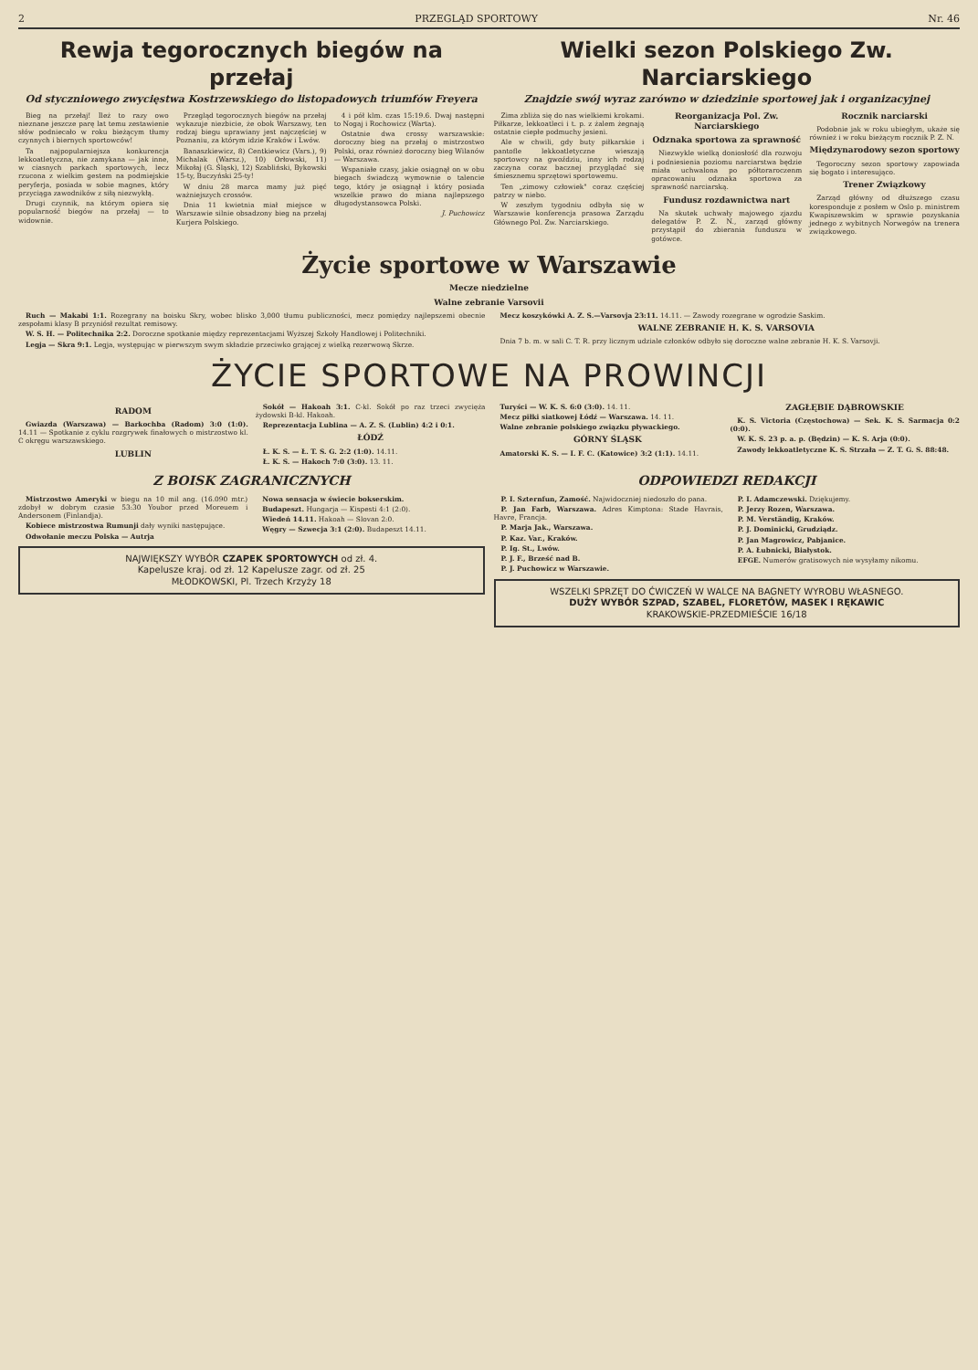2 PRZEGLĄD SPORTOWY Nr. 46
Rewja tegorocznych biegów na przełaj
Od styczniowego zwycięstwa Kostrzewskiego do listopadowych triumfów Freyera
Bieg na przełaj! Ileż to razy owo nieznane jeszcze parę lat temu zestawienie słów podniecało w roku bieżącym tłumy czynnych i biernych sportowców!
Ta najpopularniejsza konkurencja lekkoatletyczna, nie zamykana — jak inne, w ciasnych parkach sportowych, lecz rzucona z wielkim gestem na podmiejskie peryferja, posiada w sobie magnes, który przyciąga zawodników z siłą niezwykłą.
Drugi czynnik, na którym opiera się popularność biegów na przełaj — to widownie.
Przegląd tegorocznych biegów na przełaj wykazuje niezbicie, że obok Warszawy, ten rodzaj biegu uprawiany jest najczęściej w Poznaniu, za którym idzie Kraków i Lwów.
Banaszkiewicz, 8) Centkiewicz (Vars.), 9) Michalak (Warsz.), 10) Orłowski, 11) Mikołaj (G. Śląsk), 12) Szabliński, Bykowski 15-ty, Buczyński 25-ty!
W dniu 28 marca mamy już pięć ważniejszych crossów.
Dnia 11 kwietnia miał miejsce w Warszawie silnie obsadzony bieg na przełaj Kurjera Polskiego.
4 i pół klm. czas 15:19.6. Dwaj następni to Nogaj i Rochowicz (Warta).
Ostatnie dwa crossy warszawskie: doroczny bieg na przełaj o mistrzostwo Polski, oraz również doroczny bieg Wilanów — Warszawa.
Wspaniałe czasy, jakie osiągnął on w obu biegach świadczą wymownie o talencie tego, który je osiągnął i który posiada wszelkie prawo do miana najlepszego długodystansowca Polski.
J. Puchowicz
Wielki sezon Polskiego Zw. Narciarskiego
Znajdzie swój wyraz zarówno w dziedzinie sportowej jak i organizacyjnej
Zima zbliża się do nas wielkiemi krokami. Piłkarze, lekkoatleci i t. p. z żalem żegnają ostatnie ciepłe podmuchy jesieni.
Ale w chwili, gdy buty piłkarskie i pantofle lekkoatletyczne wieszają sportowcy na gwoździu, inny ich rodzaj zaczyna coraz bacznej przyglądać się śmiesznemu sprzętowi sportowemu.
Ten „zimowy człowiek" coraz częściej patrzy w niebo.
W zeszłym tygodniu odbyła się w Warszawie konferencja prasowa Zarządu Głównego Pol. Zw. Narciarskiego.
Reorganizacja Pol. Zw. Narciarskiego
Odznaka sportowa za sprawność
Niezwykle wielką doniosłość dla rozwoju i podniesienia poziomu narciarstwa będzie miała uchwalona po półtoraroczenm opracowaniu odznaka sportowa za sprawność narciarską.
Fundusz rozdawnictwa nart
Na skutek uchwały majowego zjazdu delegatów P. Z. N., zarząd główny przystąpił do zbierania funduszu w gotówce.
Rocznik narciarski
Podobnie jak w roku ubiegłym, ukaże się również i w roku bieżącym rocznik P. Z. N.
Międzynarodowy sezon sportowy
Tegoroczny sezon sportowy zapowiada się bogato i interesująco.
Trener Związkowy
Zarząd główny od dłuższego czasu koresponduje z posłem w Oslo p. ministrem Kwapiszewskim w sprawie pozyskania jednego z wybitnych Norwegów na trenera związkowego.
Życie sportowe w Warszawie
Mecze niedzielne
Walne zebranie Varsovii
Ruch — Makabi 1:1. Rozegrany na boisku Skry, wobec blisko 3,000 tłumu publiczności, mecz pomiędzy najlepszemi obecnie zespołami klasy B przyniósł rezultat remisowy.
W. S. H. — Politechnika 2:2. Doroczne spotkanie między reprezentacjami Wyższej Szkoły Handlowej i Politechniki.
Legja — Skra 9:1. Legja, występując w pierwszym swym składzie przeciwko grającej z wielką rezerwową Skrze.
Mecz koszykówki A. Z. S.—Varsovja 23:11. 14.11. — Zawody rozegrane w ogrodzie Saskim.
WALNE ZEBRANIE H. K. S. VARSOVIA
Dnia 7 b. m. w sali C. T. R. przy licznym udziale członków odbyło się doroczne walne zebranie H. K. S. Varsovji.
ŻYCIE SPORTOWE NA PROWINCJI
RADOM
Gwiazda (Warszawa) — Barkochba (Radom) 3:0 (1:0). 14.11 — Spotkanie z cyklu rozgrywek finałowych o mistrzostwo kl. C okręgu warszawskiego.
LUBLIN
Sokół — Hakoah 3:1. C-kl. Sokół po raz trzeci zwycięża żydowski B-kl. Hakoah.
Reprezentacja Lublina — A. Z. S. (Lublin) 4:2 i 0:1.
ŁÓDŹ
Ł. K. S. — Ł. T. S. G. 2:2 (1:0). 14.11.
Ł. K. S. — Hakoch 7:0 (3:0). 13. 11.
Turyści — W. K. S. 6:0 (3:0). 14. 11.
Mecz piłki siatkowej Łódź — Warszawa. 14. 11.
Walne zebranie polskiego związku pływackiego.
GÓRNY ŚLĄSK
Amatorski K. S. — I. F. C. (Katowice) 3:2 (1:1). 14.11.
ZAGŁĘBIE DĄBROWSKIE
K. S. Victoria (Częstochowa) — Sek. K. S. Sarmacja 0:2 (0:0).
W. K. S. 23 p. a. p. (Będzin) — K. S. Arja (0:0).
Zawody lekkoatletyczne K. S. Strzała — Z. T. G. S. 88:48.
Z BOISK ZAGRANICZNYCH
Mistrzostwo Ameryki w biegu na 10 mil ang. (16.090 mtr.) zdobył w dobrym czasie 53:30 Youbor przed Moreuem i Andersonem (Finlandja).
Kobiece mistrzostwa Rumunji dały wyniki następujące.
Odwołanie meczu Polska — Autrja
Nowa sensacja w świecie bokserskim.
Budapeszt. Hungarja — Kispesti 4:1 (2:0).
Wiedeń 14.11. Hakoah — Slovan 2:0.
Węgry — Szwecja 3:1 (2:0). Budapeszt 14.11.
NAJWIĘKSZY WYBÓR CZAPEK SPORTOWYCH od zł. 4.
Kapelusze kraj. od zł. 12 Kapelusze zagr. od zł. 25
MŁODKOWSKI, Pl. Trzech Krzyży 18
ODPOWIEDZI REDAKCJI
P. I. Szternfun, Zamość. Najwidoczniej niedoszło do pana.
P. Jan Farb, Warszawa. Adres Kimptona: Stade Havrais, Havre, Francja.
P. Marja Jak., Warszawa.
P. Kaz. Var., Kraków.
P. Ig. St., Lwów.
P. J. F., Brześć nad B.
P. J. Puchowicz w Warszawie.
P. I. Adamczewski. Dziękujemy.
P. Jerzy Rozen, Warszawa.
P. M. Verständig, Kraków.
P. J. Dominicki, Grudziądz.
P. Jan Magrowicz, Pabjanice.
P. A. Łubnicki, Białystok.
EFGE. Numerów gratisowych nie wysyłamy nikomu.
WSZELKI SPRZĘT DO ĆWICZEŃ W WALCE NA BAGNETY WYROBU WŁASNEGO.
DUŻY WYBÓR SZPAD, SZABEL, FLORETÓW, MASEK I RĘKAWIC
KRAKOWSKIE-PRZEDMIEŚCIE 16/18